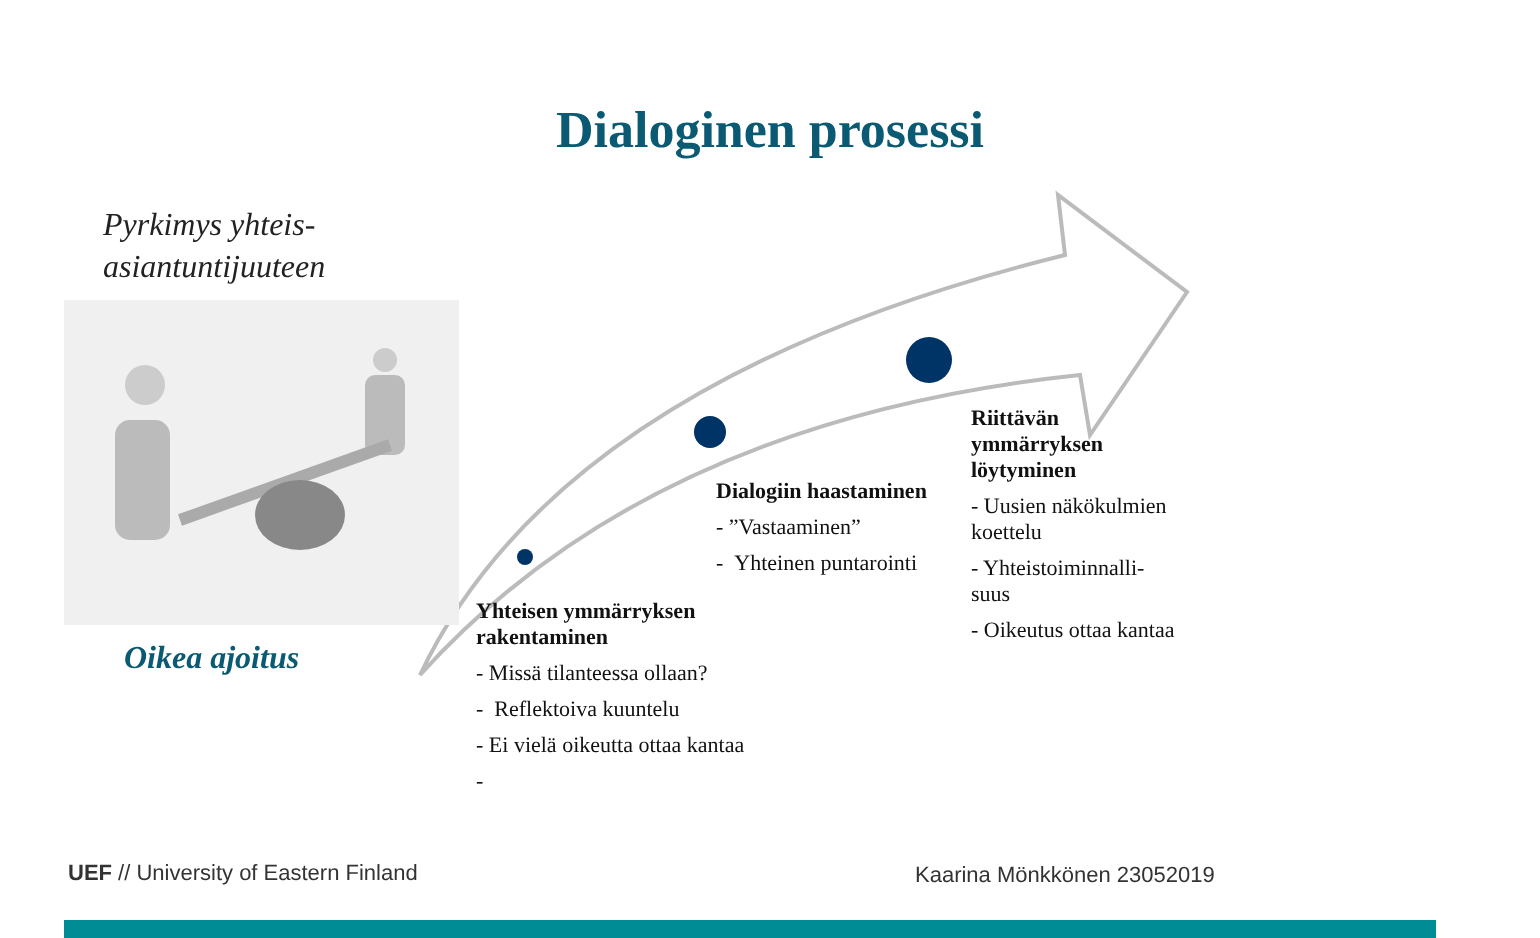Dialoginen prosessi
Pyrkimys yhteis-
asiantuntijuuteen
Oikea ajoitus
Yhteisen ymmärryksen rakentaminen
- Missä tilanteessa ollaan?
- Reflektoiva kuuntelu
- Ei vielä oikeutta ottaa kantaa
-
Dialogiin haastaminen
- ”Vastaaminen”
- Yhteinen puntarointi
Riittävän ymmärryksen löytyminen
- Uusien näkökulmien koettelu
- Yhteistoiminnalli-suus
- Oikeutus ottaa kantaa
UEF // University of Eastern Finland
Kaarina Mönkkönen 23052019